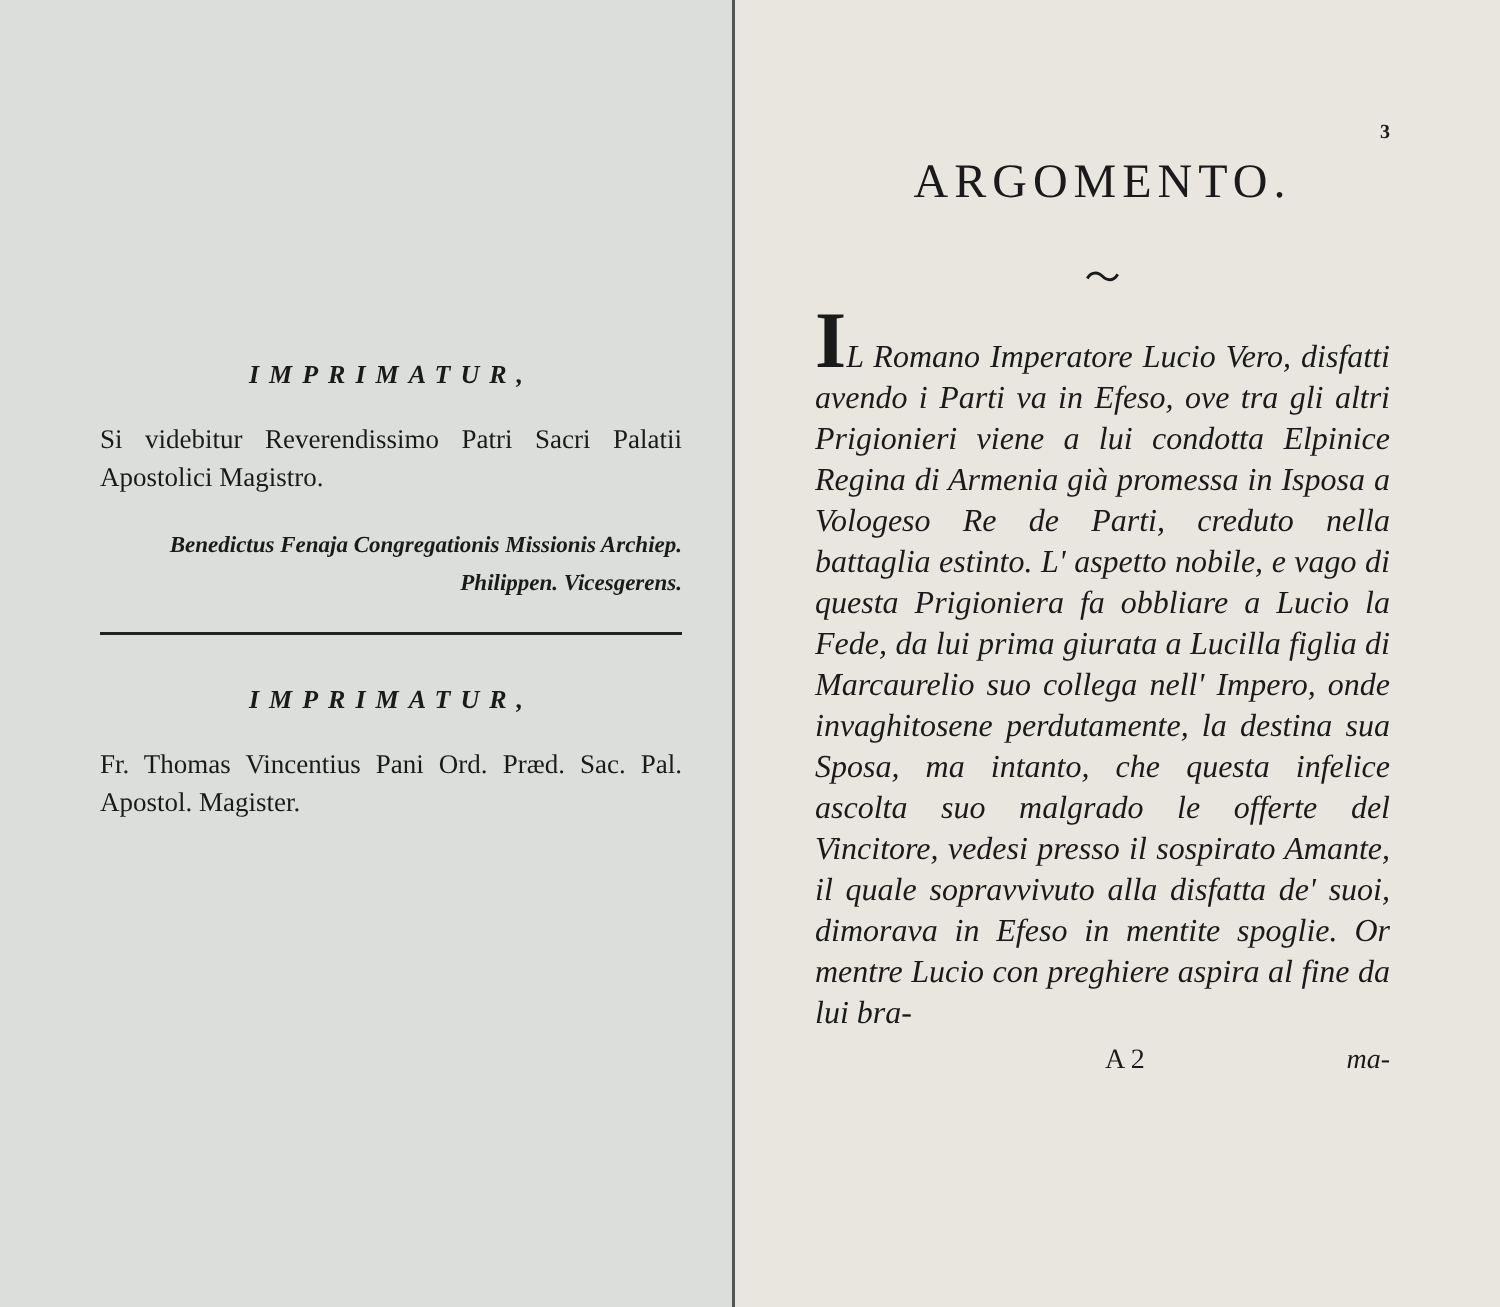IMPRIMATUR,
Si videbitur Reverendissimo Patri Sacri Palatii Apostolici Magistro.
Benedictus Fenaja Congregationis Missionis Archiep. Philippen. Vicesgerens.
IMPRIMATUR,
Fr. Thomas Vincentius Pani Ord. Præd. Sac. Pal. Apostol. Magister.
3
ARGOMENTO.
〜
IL Romano Imperatore Lucio Vero, disfatti avendo i Parti va in Efeso, ove tra gli altri Prigionieri viene a lui condotta Elpinice Regina di Armenia già promessa in Isposa a Vologeso Re de Parti, creduto nella battaglia estinto. L' aspetto nobile, e vago di questa Prigioniera fa obbliare a Lucio la Fede, da lui prima giurata a Lucilla figlia di Marcaurelio suo collega nell' Impero, onde invaghitosene perdutamente, la destina sua Sposa, ma intanto, che questa infelice ascolta suo malgrado le offerte del Vincitore, vedesi presso il sospirato Amante, il quale sopravvivuto alla disfatta de' suoi, dimorava in Efeso in mentite spoglie. Or mentre Lucio con preghiere aspira al fine da lui bra-
A 2 ma-